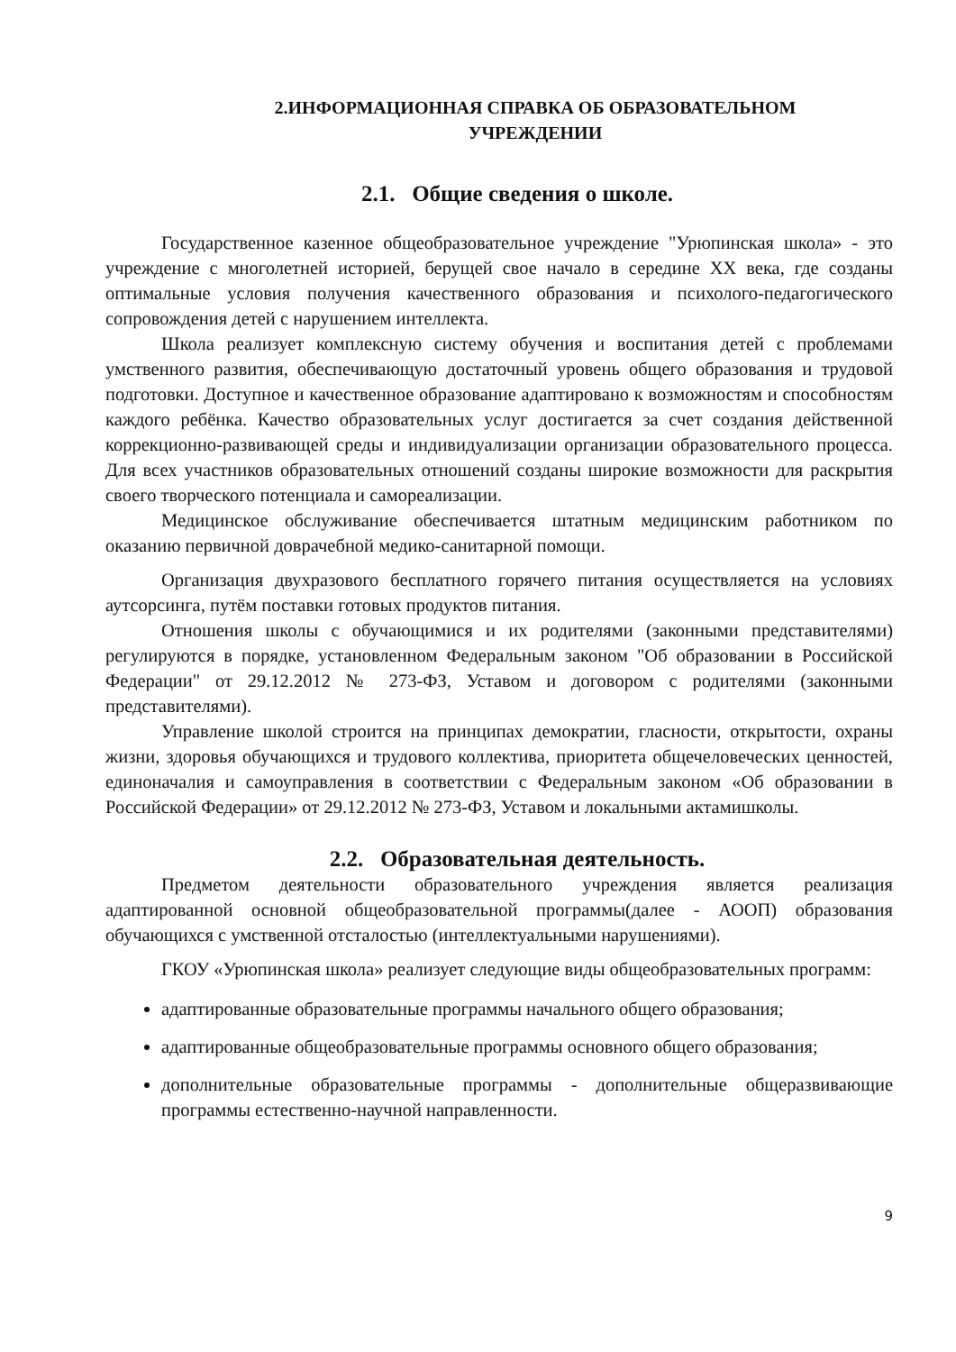2.ИНФОРМАЦИОННАЯ СПРАВКА ОБ ОБРАЗОВАТЕЛЬНОМ
УЧРЕЖДЕНИИ
2.1. Общие сведения о школе.
Государственное казенное общеобразовательное учреждение "Урюпинская школа» - это учреждение с многолетней историей, берущей свое начало в середине XX века, где созданы оптимальные условия получения качественного образования и психолого-педагогического сопровождения детей с нарушением интеллекта.
Школа реализует комплексную систему обучения и воспитания детей с проблемами умственного развития, обеспечивающую достаточный уровень общего образования и трудовой подготовки. Доступное и качественное образование адаптировано к возможностям и способностям каждого ребёнка. Качество образовательных услуг достигается за счет создания действенной коррекционно-развивающей среды и индивидуализации организации образовательного процесса. Для всех участников образовательных отношений созданы широкие возможности для раскрытия своего творческого потенциала и самореализации.
Медицинское обслуживание обеспечивается штатным медицинским работником по оказанию первичной доврачебной медико-санитарной помощи.
Организация двухразового бесплатного горячего питания осуществляется на условиях аутсорсинга, путём поставки готовых продуктов питания.
Отношения школы с обучающимися и их родителями (законными представителями) регулируются в порядке, установленном Федеральным законом "Об образовании в Российской Федерации" от 29.12.2012 № 273-ФЗ, Уставом и договором с родителями (законными представителями).
Управление школой строится на принципах демократии, гласности, открытости, охраны жизни, здоровья обучающихся и трудового коллектива, приоритета общечеловеческих ценностей, единоначалия и самоуправления в соответствии с Федеральным законом «Об образовании в Российской Федерации» от 29.12.2012 № 273-ФЗ, Уставом и локальными актамишколы.
2.2. Образовательная деятельность.
Предметом деятельности образовательного учреждения является реализация адаптированной основной общеобразовательной программы(далее - АООП) образования обучающихся с умственной отсталостью (интеллектуальными нарушениями).
ГКОУ «Урюпинская школа» реализует следующие виды общеобразовательных программ:
адаптированные образовательные программы начального общего образования;
адаптированные общеобразовательные программы основного общего образования;
дополнительные образовательные программы - дополнительные общеразвивающие программы естественно-научной направленности.
9